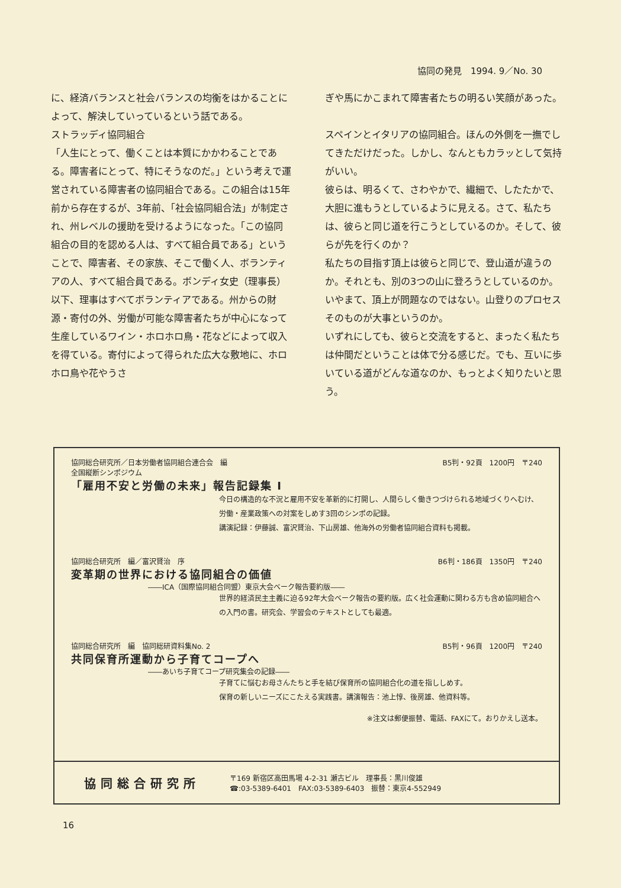協同の発見　1994. 9／No. 30
に、経済バランスと社会バランスの均衡をはかることによって、解決していっているという話である。
ストラッディ協同組合
「人生にとって、働くことは本質にかかわることである。障害者にとって、特にそうなのだ。」という考えで運営されている障害者の協同組合である。この組合は15年前から存在するが、3年前、「社会協同組合法」が制定され、州レベルの援助を受けるようになった。「この協同組合の目的を認める人は、すべて組合員である」ということで、障害者、その家族、そこで働く人、ボランティアの人、すべて組合員である。ボンディ女史（理事長）以下、理事はすべてボランティアである。州からの財源・寄付の外、労働が可能な障害者たちが中心になって生産しているワイン・ホロホロ鳥・花などによって収入を得ている。寄付によって得られた広大な敷地に、ホロホロ鳥や花やうさ
ぎや馬にかこまれて障害者たちの明るい笑顔があった。
スペインとイタリアの協同組合。ほんの外側を一撫でしてきただけだった。しかし、なんともカラッとして気持がいい。
彼らは、明るくて、さわやかで、繊細で、したたかで、大胆に進もうとしているように見える。さて、私たちは、彼らと同じ道を行こうとしているのか。そして、彼らが先を行くのか？
私たちの目指す頂上は彼らと同じで、登山道が違うのか。それとも、別の3つの山に登ろうとしているのか。いやまて、頂上が問題なのではない。山登りのプロセスそのものが大事というのか。
いずれにしても、彼らと交流をすると、まったく私たちは仲間だということは体で分る感じだ。でも、互いに歩いている道がどんな道なのか、もっとよく知りたいと思う。
協同総合研究所／日本労働者協同組合連合会　編 B5判・92頁　1200円　〒240
全国縦断シンポジウム
「雇用不安と労働の未来」報告記録集 I
今日の構造的な不況と雇用不安を革新的に打開し、人間らしく働きつづけられる地域づくりへむけ、労働・産業政策への対案をしめす3回のシンポの記録。
講演記録：伊藤誠、富沢賢治、下山房雄、他海外の労働者協同組合資料も掲載。
協同総合研究所　編／富沢賢治　序 B6判・186頁　1350円　〒240
変革期の世界における協同組合の価値
――ICA（国際協同組合同盟）東京大会ベーク報告要約版――
世界的経済民主主義に迫る92年大会ベーク報告の要約版。広く社会運動に関わる方も含め協同組合への入門の書。研究会、学習会のテキストとしても最適。
協同総合研究所　編　協同総研資料集No. 2 B5判・96頁　1200円　〒240
共同保育所運動から子育てコープへ
――あいち子育てコープ研究集会の記録――
子育てに悩むお母さんたちと手を結び保育所の協同組合化の道を指ししめす。
保育の新しいニーズにこたえる実践書。講演報告：池上惇、後房雄、他資料等。
※注文は郵便振替、電話、FAXにて。おりかえし送本。
協同総合研究所 〒169 新宿区高田馬場 4-2-31 瀬古ビル　理事長：黒川俊雄
☎:03-5389-6401　FAX:03-5389-6403　振替：東京4-552949
16